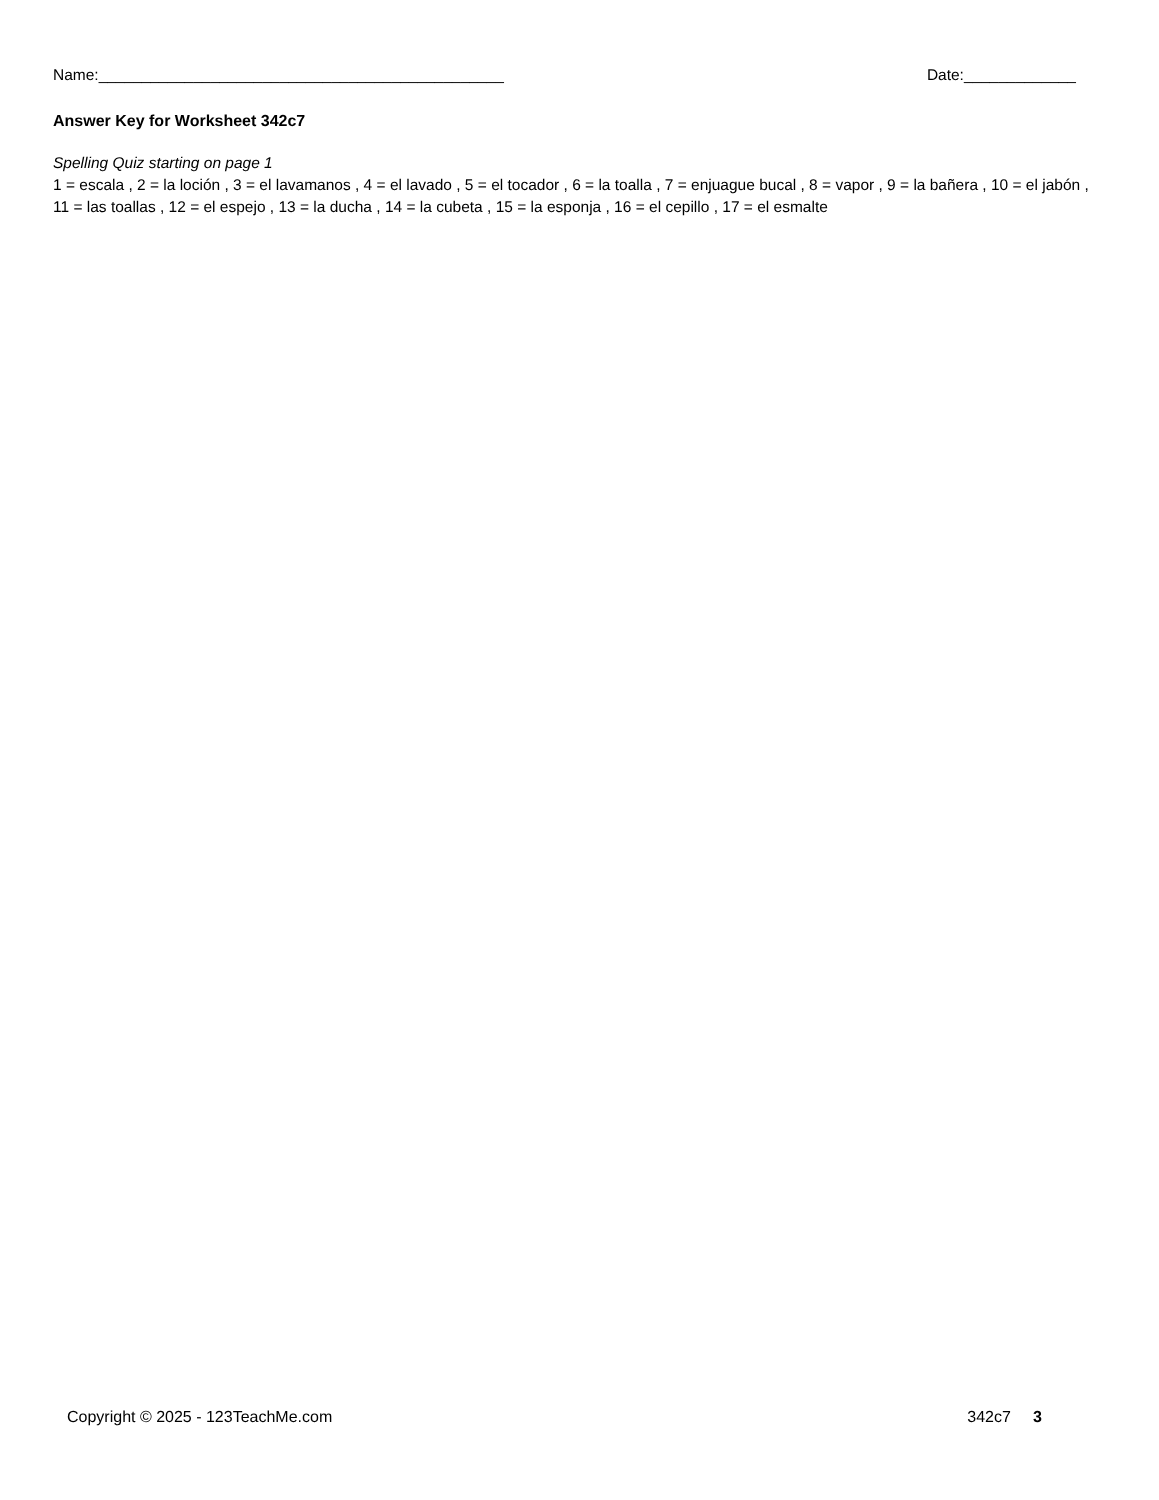Name:_______________________________________________ Date:_____________
Answer Key for Worksheet 342c7
Spelling Quiz starting on page 1
1 = escala , 2 = la loción , 3 = el lavamanos , 4 = el lavado , 5 = el tocador , 6 = la toalla , 7 = enjuague bucal , 8 = vapor , 9 = la bañera , 10 = el jabón , 11 = las toallas , 12 = el espejo , 13 = la ducha , 14 = la cubeta , 15 = la esponja , 16 = el cepillo , 17 = el esmalte
Copyright © 2025 - 123TeachMe.com 342c7 3